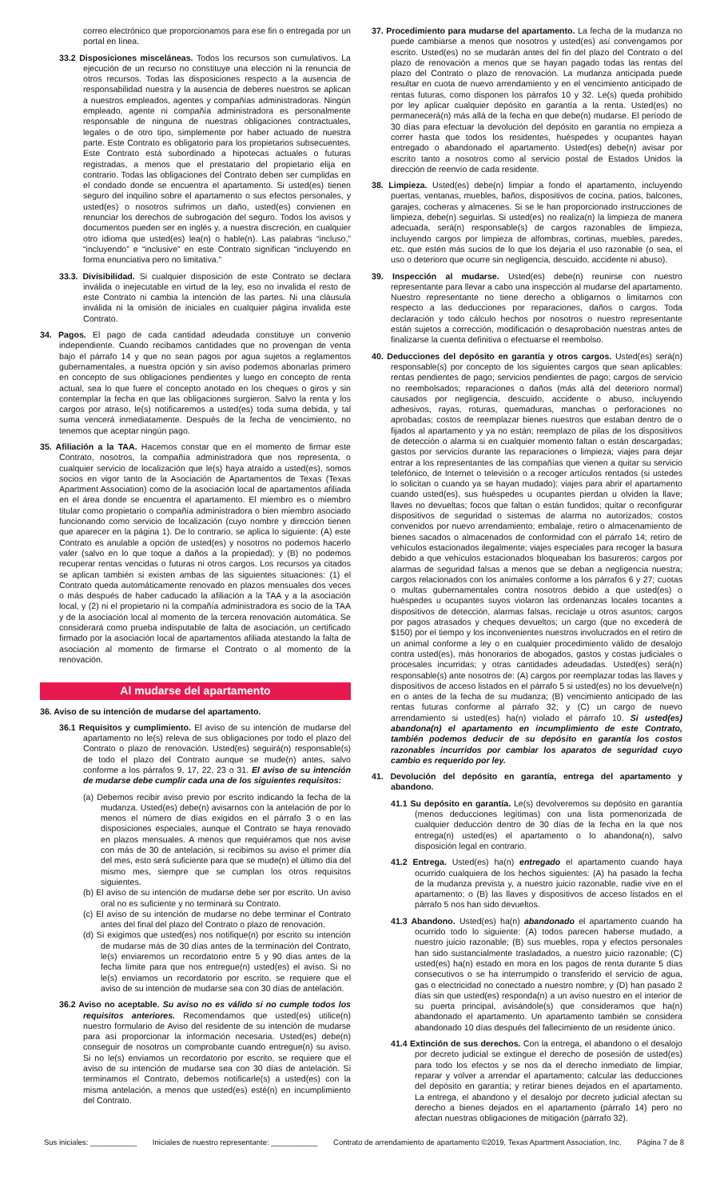correo electrónico que proporcionamos para ese fin o entregada por un portal en línea.
33.2 Disposiciones misceláneas. Todos los recursos son cumulativos. La ejecución de un recurso no constituye una elección ni la renuncia de otros recursos. Todas las disposiciones respecto a la ausencia de responsabilidad nuestra y la ausencia de deberes nuestros se aplican a nuestros empleados, agentes y compañías administradoras. Ningún empleado, agente ni compañía administradora es personalmente responsable de ninguna de nuestras obligaciones contractuales, legales o de otro tipo, simplemente por haber actuado de nuestra parte. Este Contrato es obligatorio para los propietarios subsecuentes. Este Contrato está subordinado a hipotecas actuales o futuras registradas, a menos que el prestatario del propietario elija en contrario. Todas las obligaciones del Contrato deben ser cumplidas en el condado donde se encuentra el apartamento. Si usted(es) tienen seguro del inquilino sobre el apartamento o sus efectos personales, y usted(es) o nosotros sufrimos un daño, usted(es) convienen en renunciar los derechos de subrogación del seguro. Todos los avisos y documentos pueden ser en inglés y, a nuestra discreción, en cualquier otro idioma que usted(es) lea(n) o hable(n). Las palabras “incluso,” “incluyendo” e “inclusive” en este Contrato significan “incluyendo en forma enunciativa pero no limitativa.”
33.3. Divisibilidad. Si cualquier disposición de este Contrato se declara inválida o inejecutable en virtud de la ley, eso no invalida el resto de este Contrato ni cambia la intención de las partes. Ni una cláusula inválida ni la omisión de iniciales en cualquier página invalida este Contrato.
34. Pagos. El pago de cada cantidad adeudada constituye un convenio independiente. Cuando recibamos cantidades que no provengan de venta bajo el párrafo 14 y que no sean pagos por agua sujetos a reglamentos gubernamentales, a nuestra opción y sin aviso podemos abonarlas primero en concepto de sus obligaciones pendientes y luego en concepto de renta actual, sea lo que fuere el concepto anotado en los cheques o giros y sin contemplar la fecha en que las obligaciones surgieron. Salvo la renta y los cargos por atraso, le(s) notificaremos a usted(es) toda suma debida, y tal suma vencerá inmediatamente. Después de la fecha de vencimiento, no tenemos que aceptar ningún pago.
35. Afiliación a la TAA. Hacemos constar que en el momento de firmar este Contrato, nosotros, la compañía administradora que nos representa, o cualquier servicio de localización que le(s) haya atraído a usted(es), somos socios en vigor tanto de la Asociación de Apartamentos de Texas (Texas Apartment Association) como de la asociación local de apartamentos afiliada en el área donde se encuentra el apartamento. El miembro es o miembro titular como propietario o compañía administradora o bien miembro asociado funcionando como servicio de localización (cuyo nombre y dirección tienen que aparecer en la página 1). De lo contrario, se aplica lo siguiente: (A) este Contrato es anulable a opción de usted(es) y nosotros no podemos hacerlo valer (salvo en lo que toque a daños a la propiedad); y (B) no podemos recuperar rentas vencidas o futuras ni otros cargos. Los recursos ya citados se aplican también si existen ambas de las siguientes situaciones: (1) el Contrato queda automáticamente renovado en plazos mensuales dos veces o más después de haber caducado la afiliación a la TAA y a la asociación local, y (2) ni el propietario ni la compañía administradora es socio de la TAA y de la asociación local al momento de la tercera renovación automática. Se considerará como prueba indisputable de falta de asociación, un certificado firmado por la asociación local de apartamentos afiliada atestando la falta de asociación al momento de firmarse el Contrato o al momento de la renovación.
Al mudarse del apartamento
36. Aviso de su intención de mudarse del apartamento.
36.1 Requisitos y cumplimiento. El aviso de su intención de mudarse del apartamento no le(s) releva de sus obligaciones por todo el plazo del Contrato o plazo de renovación. Usted(es) seguirá(n) responsable(s) de todo el plazo del Contrato aunque se mude(n) antes, salvo conforme a los párrafos 9, 17, 22, 23 o 31. El aviso de su intención de mudarse debe cumplir cada una de los siguientes requisitos:
(a) Debemos recibir aviso previo por escrito indicando la fecha de la mudanza. Usted(es) debe(n) avisarnos con la antelación de por lo menos el número de días exigidos en el párrafo 3 o en las disposiciones especiales, aunque el Contrato se haya renovado en plazos mensuales. A menos que requiéramos que nos avise con más de 30 de antelación, si recibimos su aviso el primer día del mes, esto será suficiente para que se mude(n) el último día del mismo mes, siempre que se cumplan los otros requisitos siguientes.
(b) El aviso de su intención de mudarse debe ser por escrito. Un aviso oral no es suficiente y no terminará su Contrato.
(c) El aviso de su intención de mudarse no debe terminar el Contrato antes del final del plazo del Contrato o plazo de renovación.
(d) Si exigimos que usted(es) nos notifique(n) por escrito su intención de mudarse más de 30 días antes de la terminación del Contrato, le(s) enviaremos un recordatorio entre 5 y 90 días antes de la fecha límite para que nos entregue(n) usted(es) el aviso. Si no le(s) enviamos un recordatorio por escrito, se requiere que el aviso de su intención de mudarse sea con 30 días de antelación.
36.2 Aviso no aceptable. Su aviso no es válido si no cumple todos los requisitos anteriores. Recomendamos que usted(es) utilice(n) nuestro formulario de Aviso del residente de su intención de mudarse para así proporcionar la información necesaria. Usted(es) debe(n) conseguir de nosotros un comprobante cuando entregue(n) su aviso. Si no le(s) enviamos un recordatorio por escrito, se requiere que el aviso de su intención de mudarse sea con 30 días de antelación. Si terminamos el Contrato, debemos notificarle(s) a usted(es) con la misma antelación, a menos que usted(es) esté(n) en incumplimiento del Contrato.
37. Procedimiento para mudarse del apartamento. La fecha de la mudanza no puede cambiarse a menos que nosotros y usted(es) así convengamos por escrito. Usted(es) no se mudarán antes del fin del plazo del Contrato o del plazo de renovación a menos que se hayan pagado todas las rentas del plazo del Contrato o plazo de renovación. La mudanza anticipada puede resultar en cuota de nuevo arrendamiento y en el vencimiento anticipado de rentas futuras, como disponen los párrafos 10 y 32. Le(s) queda prohibido por ley aplicar cualquier depósito en garantía a la renta. Usted(es) no permanecerá(n) más allá de la fecha en que debe(n) mudarse. El período de 30 días para efectuar la devolución del depósito en garantía no empieza a correr hasta que todos los residentes, huéspedes y ocupantes hayan entregado o abandonado el apartamento. Usted(es) debe(n) avisar por escrito tanto a nosotros como al servicio postal de Estados Unidos la dirección de reenvío de cada residente.
38. Limpieza. Usted(es) debe(n) limpiar a fondo el apartamento, incluyendo puertas, ventanas, muebles, baños, dispositivos de cocina, patios, balcones, garajes, cocheras y almacenes. Si se le han proporcionado instrucciones de limpieza, debe(n) seguirlas. Si usted(es) no realiza(n) la limpieza de manera adecuada, será(n) responsable(s) de cargos razonables de limpieza, incluyendo cargos por limpieza de alfombras, cortinas, muebles, paredes, etc. que estén más sucios de lo que los dejaría el uso razonable (o sea, el uso o deterioro que ocurre sin negligencia, descuido, accidente ni abuso).
39. Inspección al mudarse. Usted(es) debe(n) reunirse con nuestro representante para llevar a cabo una inspección al mudarse del apartamento. Nuestro representante no tiene derecho a obligarnos o limitarnos con respecto a las deducciones por reparaciones, daños o cargos. Toda declaración y todo cálculo hechos por nosotros o nuestro representante están sujetos a corrección, modificación o desaprobación nuestras antes de finalizarse la cuenta definitiva o efectuarse el reembolso.
40. Deducciones del depósito en garantía y otros cargos. Usted(es) será(n) responsable(s) por concepto de los siguientes cargos que sean aplicables: rentas pendientes de pago; servicios pendientes de pago; cargos de servicio no reembolsados; reparaciones o daños (más allá del deterioro normal) causados por negligencia, descuido, accidente o abuso, incluyendo adhesivos, rayas, roturas, quemaduras, manchas o perforaciones no aprobadas; costos de reemplazar bienes nuestros que estaban dentro de o fijados al apartamento y ya no están; reemplazo de pilas de los dispositivos de detección o alarma si en cualquier momento faltan o están descargadas; gastos por servicios durante las reparaciones o limpieza; viajes para dejar entrar a los representantes de las compañías que vienen a quitar su servicio telefónico, de Internet o televisión o a recoger artículos rentados (si ustedes lo solicitan o cuando ya se hayan mudado); viajes para abrir el apartamento cuando usted(es), sus huéspedes u ocupantes pierdan u olviden la llave; llaves no devueltas; focos que faltan o están fundidos; quitar o reconfigurar dispositivos de seguridad o sistemas de alarma no autorizados; costos convenidos por nuevo arrendamiento; embalaje, retiro o almacenamiento de bienes sacados o almacenados de conformidad con el párrafo 14; retiro de vehículos estacionados ilegalmente; viajes especiales para recoger la basura debido a que vehículos estacionados bloqueaban los basureros; cargos por alarmas de seguridad falsas a menos que se deban a negligencia nuestra; cargos relacionados con los animales conforme a los párrafos 6 y 27; cuotas o multas gubernamentales contra nosotros debido a que usted(es) o huéspedes u ocupantes suyos violaron las ordenanzas locales tocantes a dispositivos de detección, alarmas falsas, reciclaje u otros asuntos; cargos por pagos atrasados y cheques devueltos; un cargo (que no excederá de $150) por el tiempo y los inconvenientes nuestros involucrados en el retiro de un animal conforme a ley o en cualquier procedimiento válido de desalojo contra usted(es), más honorarios de abogados, gastos y costas judiciales o procesales incurridas; y otras cantidades adeudadas. Usted(es) será(n) responsable(s) ante nosotros de: (A) cargos por reemplazar todas las llaves y dispositivos de acceso listados en el párrafo 5 si usted(es) no los devuelve(n) en o antes de la fecha de su mudanza; (B) vencimiento anticipado de las rentas futuras conforme al párrafo 32; y (C) un cargo de nuevo arrendamiento si usted(es) ha(n) violado el párrafo 10. Si usted(es) abandona(n) el apartamento en incumplimiento de este Contrato, también podemos deducir de su depósito en garantía los costos razonables incurridos por cambiar los aparatos de seguridad cuyo cambio es requerido por ley.
41. Devolución del depósito en garantía, entrega del apartamento y abandono.
41.1 Su depósito en garantía. Le(s) devolveremos su depósito en garantía (menos deducciones legítimas) con una lista pormenorizada de cualquier deducción dentro de 30 días de la fecha en la que nos entrega(n) usted(es) el apartamento o lo abandona(n), salvo disposición legal en contrario.
41.2 Entrega. Usted(es) ha(n) entregado el apartamento cuando haya ocurrido cualquiera de los hechos siguientes: (A) ha pasado la fecha de la mudanza prevista y, a nuestro juicio razonable, nadie vive en el apartamento; o (B) las llaves y dispositivos de acceso listados en el párrafo 5 nos han sido devueltos.
41.3 Abandono. Usted(es) ha(n) abandonado el apartamento cuando ha ocurrido todo lo siguiente: (A) todos parecen haberse mudado, a nuestro juicio razonable; (B) sus muebles, ropa y efectos personales han sido sustancialmente trasladados, a nuestro juicio razonable; (C) usted(es) ha(n) estado en mora en los pagos de renta durante 5 días consecutivos o se ha interrumpido o transferido el servicio de agua, gas o electricidad no conectado a nuestro nombre; y (D) han pasado 2 días sin que usted(es) responda(n) a un aviso nuestro en el interior de su puerta principal, avisándole(s) que consideramos que ha(n) abandonado el apartamento. Un apartamento también se considera abandonado 10 días después del fallecimiento de un residente único.
41.4 Extinción de sus derechos. Con la entrega, el abandono o el desalojo por decreto judicial se extingue el derecho de posesión de usted(es) para todo los efectos y se nos da el derecho inmediato de limpiar, reparar y volver a arrendar el apartamento; calcular las deducciones del depósito en garantía; y retirar bienes dejados en el apartamento. La entrega, el abandono y el desalojo por decreto judicial afectan su derecho a bienes dejados en el apartamento (párrafo 14) pero no afectan nuestras obligaciones de mitigación (párrafo 32).
Sus iniciales: ___________ Iniciales de nuestro representante: ___________ Contrato de arrendamiento de apartamento ©2019, Texas Apartment Association, Inc. Página 7 de 8